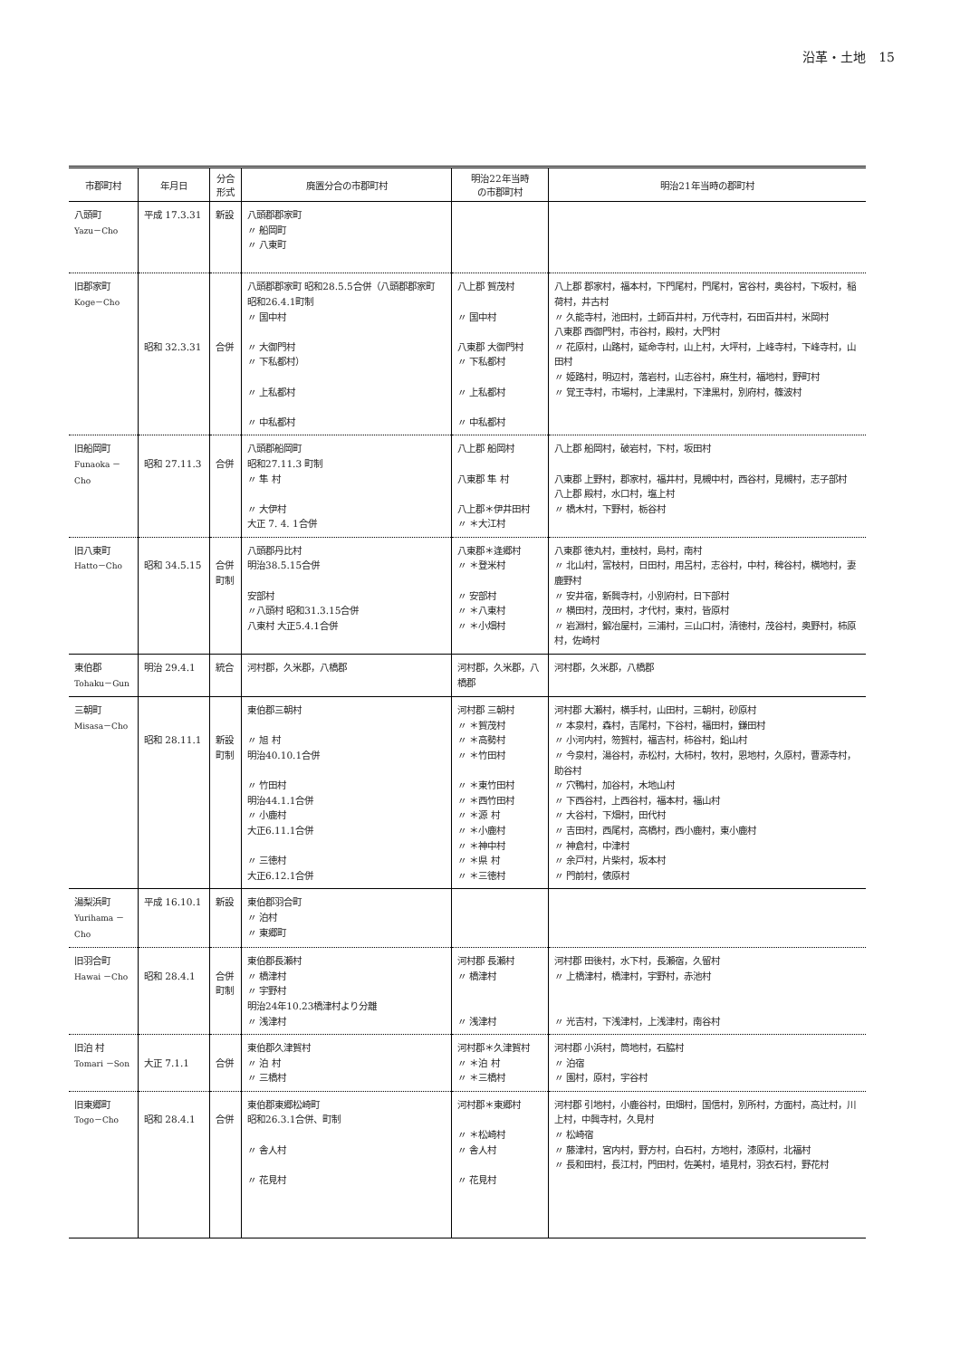沿革・土地　15
| 市郡町村 | 年月日 | 分合 形式 | 廃置分合の市郡町村 | 明治22年当時 の市郡町村 | 明治21年当時の郡町村 |
| --- | --- | --- | --- | --- | --- |
| 八頭町 Yazu－Cho | 平成 17.3.31 | 新設 | 八頭郡郡家町 〃 船岡町 〃 八東町 | | |
| 旧郡家町 Koge－Cho | 昭和 32.3.31 | 合併 | 八頭郡郡家町 昭和28.5.5合併（八頭郡郡家町 昭和26.4.1町制 〃 国中村 〃 大御門村 〃 下私都村） 〃 上私都村 〃 中私都村 | 八上郡 賀茂村 〃 国中村 八東郡 大御門村 〃 下私都村 〃 上私都村 〃 中私都村 | 八上郡 郡家村，福本村，下門尾村，門尾村，宮谷村，奥谷村，下坂村，稲荷村，井古村 〃 久能寺村，池田村，土師百井村，万代寺村，石田百井村，米岡村 八東郡 西御門村，市谷村，殿村，大門村 〃 花原村，山路村，延命寺村，山上村，大坪村，上峰寺村，下峰寺村，山田村 〃 姫路村，明辺村，落岩村，山志谷村，麻生村，福地村，野町村 〃 覚王寺村，市場村，上津黒村，下津黒村，別府村，篠波村 |
| 旧船岡町 Funaoka －Cho | 昭和 27.11.3 | 合併 | 八頭郡船岡町 昭和27.11.3 町制 〃 隼 村 〃 大伊村 大正 7. 4. 1合併 | 八上郡 船岡村 八東郡 隼 村 八上郡＊伊井田村 〃 ＊大江村 | 八上郡 船岡村，破岩村，下村，坂田村 八東郡 上野村，郡家村，福井村，見槻中村，西谷村，見槻村，志子部村 八上郡 殿村，水口村，塩上村 〃 橋木村，下野村，栃谷村 |
| 旧八東町 Hatto－Cho | 昭和 34.5.15 | 合併 町制 | 八頭郡丹比村 明治38.5.15合併 安部村 〃八頭村 昭和31.3.15合併 八東村 大正5.4.1合併 | 八東郡＊逢郷村 〃 ＊登米村 〃 安部村 〃 ＊八東村 〃 ＊小畑村 | 八東郡 徳丸村，重枝村，島村，南村 〃 北山村，富枝村，日田村，用呂村，志谷村，中村，稗谷村，横地村，妻鹿野村 〃 安井宿，新興寺村，小別府村，日下部村 〃 横田村，茂田村，才代村，東村，皆原村 〃 岩淵村，鍛冶屋村，三浦村，三山口村，清徳村，茂谷村，奥野村，柿原村，佐崎村 |
| 東伯郡 Tohaku－Gun | 明治 29.4.1 | 統合 | 河村郡，久米郡，八橋郡 | 河村郡，久米郡，八橋郡 | 河村郡，久米郡，八橋郡 |
| 三朝町 Misasa－Cho | 昭和 28.11.1 | 新設 町制 | 東伯郡三朝村 〃 旭 村 明治40.10.1合併 〃 竹田村 明治44.1.1合併 〃 小鹿村 大正6.11.1合併 〃 三徳村 大正6.12.1合併 | 河村郡 三朝村 〃 ＊賀茂村 〃 ＊高勢村 〃 ＊竹田村 〃 ＊東竹田村 〃 ＊西竹田村 〃 ＊源 村 〃 ＊小鹿村 〃 ＊神中村 〃 ＊県 村 〃 ＊三徳村 | 河村郡 大瀬村，横手村，山田村，三朝村，砂原村 〃 本泉村，森村，吉尾村，下谷村，福田村，鎌田村 〃 小河内村，笏賀村，福吉村，柿谷村，鉛山村 〃 今泉村，湯谷村，赤松村，大柿村，牧村，恩地村，久原村，曹源寺村，助谷村 〃 穴鴨村，加谷村，木地山村 〃 下西谷村，上西谷村，福本村，福山村 〃 大谷村，下畑村，田代村 〃 吉田村，西尾村，高橋村，西小鹿村，東小鹿村 〃 神倉村，中津村 〃 余戸村，片柴村，坂本村 〃 門前村，俵原村 |
| 湯梨浜町 Yurihama －Cho | 平成 16.10.1 | 新設 | 東伯郡羽合町 〃 泊村 〃 東郷町 | | |
| 旧羽合町 Hawai －Cho | 昭和 28.4.1 | 合併 町制 | 東伯郡長瀬村 〃 橋津村 〃 宇野村 明治24年10.23橋津村より分離 〃 浅津村 | 河村郡 長瀬村 〃 橋津村 〃 浅津村 | 河村郡 田後村，水下村，長瀬宿，久留村 〃 上橋津村，橋津村，宇野村，赤池村 〃 光吉村，下浅津村，上浅津村，南谷村 |
| 旧泊 村 Tomari －Son | 大正 7.1.1 | 合併 | 東伯郡久津賀村 〃 泊 村 〃 三橋村 | 河村郡＊久津賀村 〃 ＊泊 村 〃 ＊三橋村 | 河村郡 小浜村，筒地村，石脇村 〃 泊宿 〃 園村，原村，宇谷村 |
| 旧東郷町 Togo－Cho | 昭和 28.4.1 | 合併 | 東伯郡東郷松崎町 昭和26.3.1合併、町制 〃 舎人村 〃 花見村 | 河村郡＊東郷村 〃 ＊松崎村 〃 舎人村 〃 花見村 | 河村郡 引地村，小鹿谷村，田畑村，国信村，別所村，方面村，高辻村，川上村，中興寺村，久見村 〃 松崎宿 〃 藤津村，宮内村，野方村，白石村，方地村，漆原村，北福村 〃 長和田村，長江村，門田村，佐美村，埴見村，羽衣石村，野花村 |